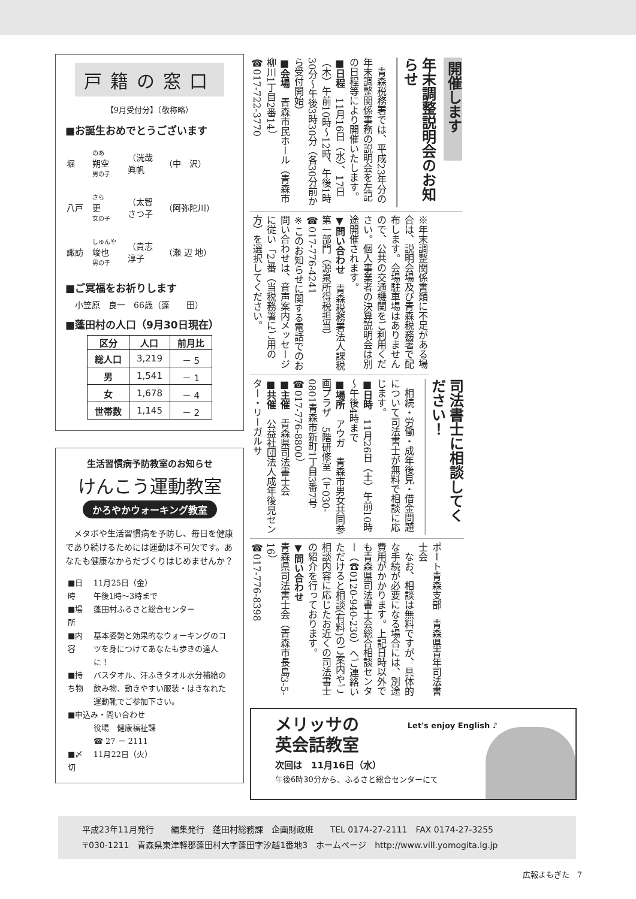戸籍の窓口
【9月受付分】（敬称略）
■お誕生おめでとうございます
| 堀 | のあ 朔空 男の子 | （洸哉 眞帆 | （中 沢） |
| 八戸 | さら 更 女の子 | （太智 さつ子 | （阿弥陀川） |
| 諏訪 | しゅんや 竣也 男の子 | （貴志 淳子 | （瀬 辺 地） |
■ご冥福をお祈りします
小笠原　良一　66歳（蓬　　田）
■蓬田村の人口（9月30日現在）
| 区分 | 人口 | 前月比 |
| --- | --- | --- |
| 総人口 | 3,219 | － 5 |
| 男 | 1,541 | － 1 |
| 女 | 1,678 | － 4 |
| 世帯数 | 1,145 | － 2 |
生活習慣病予防教室のお知らせ
けんこう運動教室
かろやかウォーキング教室
　メタボや生活習慣病を予防し、毎日を健康であり続けるためには運動は不可欠です。あなたも健康なからだづくりはじめませんか？
| ■日 時 | 11月25日（金） 午後1時～3時まで |
| ■場 所 | 蓬田村ふるさと総合センター |
| ■内 容 | 基本姿勢と効果的なウォーキングのコツを身につけてあなたも歩きの達人に！ |
| ■持ち物 | バスタオル、汗ふきタオル水分補給の飲み物、動きやすい服装・はきなれた運動靴でご参加下さい。 |
| ■申込み・問い合わせ | |
| | 役場 健康福祉課 ☎ 27 － 2111 |
| ■〆 切 | 11月22日（火） |
開催します
年末調整説明会のお知らせ
　青森税務署では、平成23年分の年末調整関係事務の説明会を左記の日程等により開催いたします。
■日程　11月16日（水）、17日（木）午前10時～12時、午後1時30分～午後3時30分（各30分前から受付開始）
■会場　青森市民ホール（青森市柳川1丁目2番14）
☎017-722-3770
※年末調整関係書類に不足がある場合は、説明会場及び青森税務署で配布します。会場駐車場はありませんので、公共の交通機関をご利用ください。個人事業者の決算説明会は別途開催されます。
▼問い合わせ　青森税務署法人課税第一部門（源泉所得税担当）
☎017-776-4241
※このお知らせに関する電話でのお問い合わせは、音声案内メッセージに従い「2」番（当税務署にご用の方）を選択してください。
司法書士に相談してください！
　相続・労働・成年後見・借金問題について司法書士が無料で相談に応じます。
■日時　11月26日（土）午前10時～午後4時まで
■場所　アウガ　青森市男女共同参画プラザ　5階研修室（〒030-0801青森市新町1丁目3番7号
☎017-776-8800）
■主催　青森県司法書士会
■共催　公益社団法人成年後見センター・リーガルサ
ポート青森支部　青森県青年司法書士会
　なお、相談は無料ですが、具体的な手続が必要になる場合には、別途費用がかかります。上記日時以外でも青森県司法書士会総合相談センター（☎0120-940-230）へご連絡いただけると相談(有料)のご案内やご相談内容に応じたお近くの司法書士の紹介を行っております。
▼問い合わせ
青森県司法書士会（青森市長島3-5-16）
☎017-776-8398
メリッサの
英会話教室
次回は　11月16日（水）
午後6時30分から、ふるさと総合センターにて
Let's enjoy English ♪
平成23年11月発行　　編集発行　蓬田村総務課　企画財政班　　TEL 0174-27-2111　FAX 0174-27-3255
〒030-1211　青森県東津軽郡蓬田村大字蓬田字汐越1番地3　ホームページ　http://www.vill.yomogita.lg.jp
広報よもぎた　7